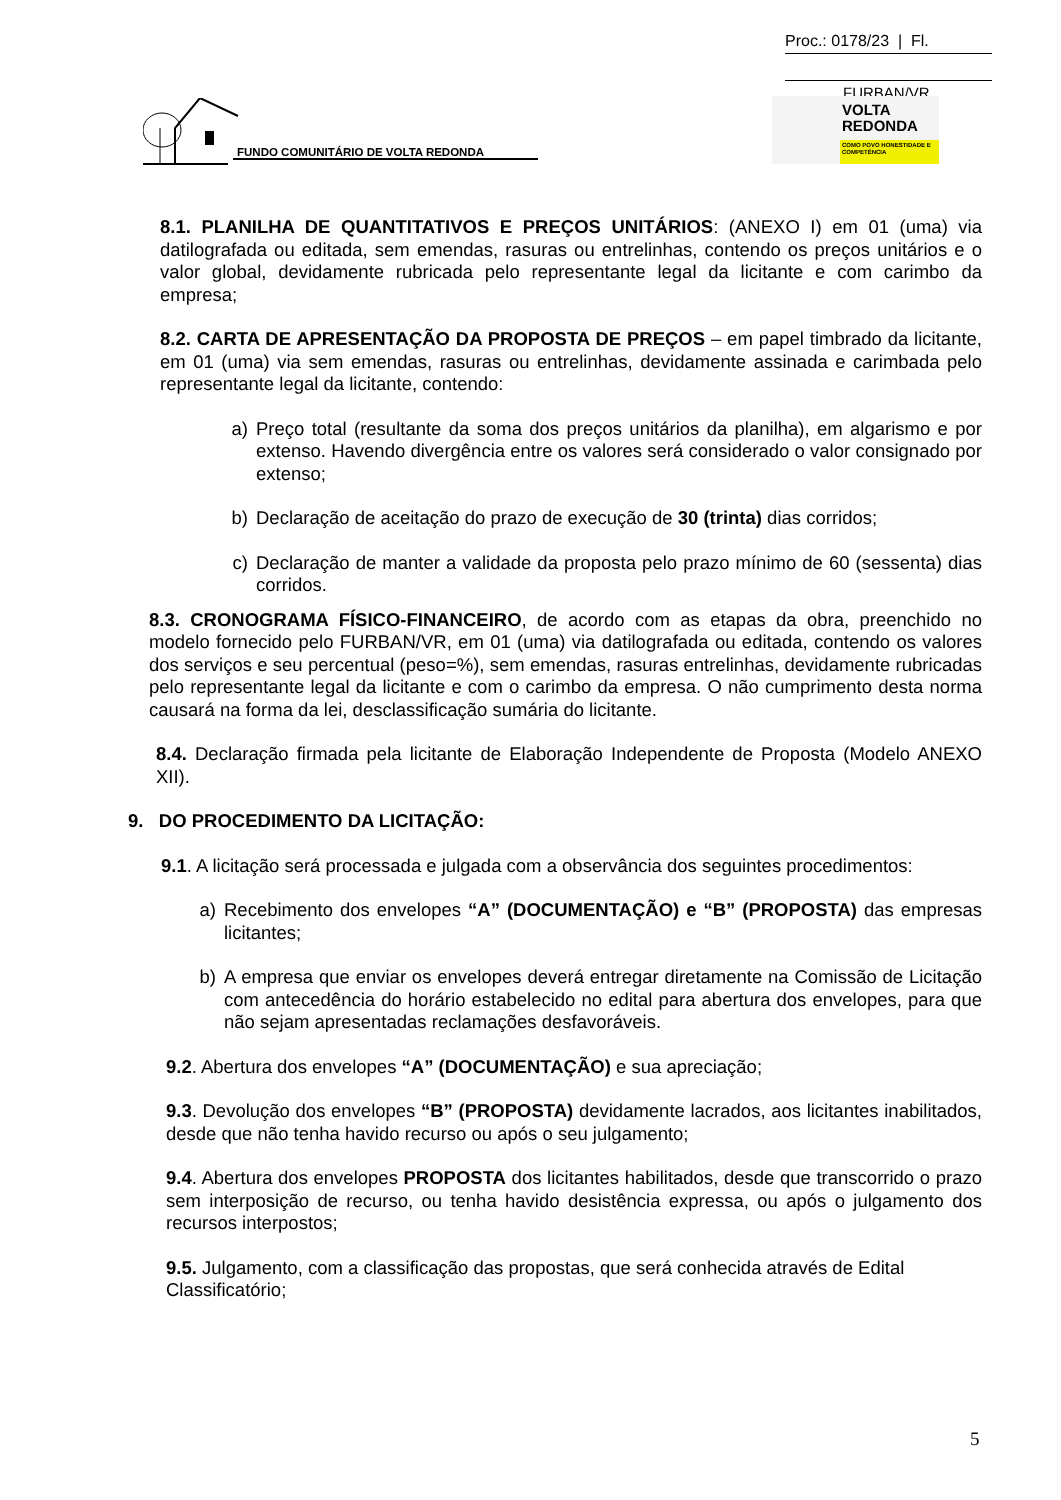Proc.: 0178/23 | Fl.
FURBAN/VR
FUNDO COMUNITÁRIO DE VOLTA REDONDA
VOLTA
REDONDA
COMO POVO HONESTIDADE E COMPETÊNCIA
8.1. PLANILHA DE QUANTITATIVOS E PREÇOS UNITÁRIOS: (ANEXO I) em 01 (uma) via datilografada ou editada, sem emendas, rasuras ou entrelinhas, contendo os preços unitários e o valor global, devidamente rubricada pelo representante legal da licitante e com carimbo da empresa;
8.2. CARTA DE APRESENTAÇÃO DA PROPOSTA DE PREÇOS – em papel timbrado da licitante, em 01 (uma) via sem emendas, rasuras ou entrelinhas, devidamente assinada e carimbada pelo representante legal da licitante, contendo:
a) Preço total (resultante da soma dos preços unitários da planilha), em algarismo e por extenso. Havendo divergência entre os valores será considerado o valor consignado por extenso;
b) Declaração de aceitação do prazo de execução de 30 (trinta) dias corridos;
c) Declaração de manter a validade da proposta pelo prazo mínimo de 60 (sessenta) dias corridos.
8.3. CRONOGRAMA FÍSICO-FINANCEIRO, de acordo com as etapas da obra, preenchido no modelo fornecido pelo FURBAN/VR, em 01 (uma) via datilografada ou editada, contendo os valores dos serviços e seu percentual (peso=%), sem emendas, rasuras entrelinhas, devidamente rubricadas pelo representante legal da licitante e com o carimbo da empresa. O não cumprimento desta norma causará na forma da lei, desclassificação sumária do licitante.
8.4. Declaração firmada pela licitante de Elaboração Independente de Proposta (Modelo ANEXO XII).
9. DO PROCEDIMENTO DA LICITAÇÃO:
9.1. A licitação será processada e julgada com a observância dos seguintes procedimentos:
a) Recebimento dos envelopes “A” (DOCUMENTAÇÃO) e “B” (PROPOSTA) das empresas licitantes;
b) A empresa que enviar os envelopes deverá entregar diretamente na Comissão de Licitação com antecedência do horário estabelecido no edital para abertura dos envelopes, para que não sejam apresentadas reclamações desfavoráveis.
9.2. Abertura dos envelopes “A” (DOCUMENTAÇÃO) e sua apreciação;
9.3. Devolução dos envelopes “B” (PROPOSTA) devidamente lacrados, aos licitantes inabilitados, desde que não tenha havido recurso ou após o seu julgamento;
9.4. Abertura dos envelopes PROPOSTA dos licitantes habilitados, desde que transcorrido o prazo sem interposição de recurso, ou tenha havido desistência expressa, ou após o julgamento dos recursos interpostos;
9.5. Julgamento, com a classificação das propostas, que será conhecida através de Edital Classificatório;
5